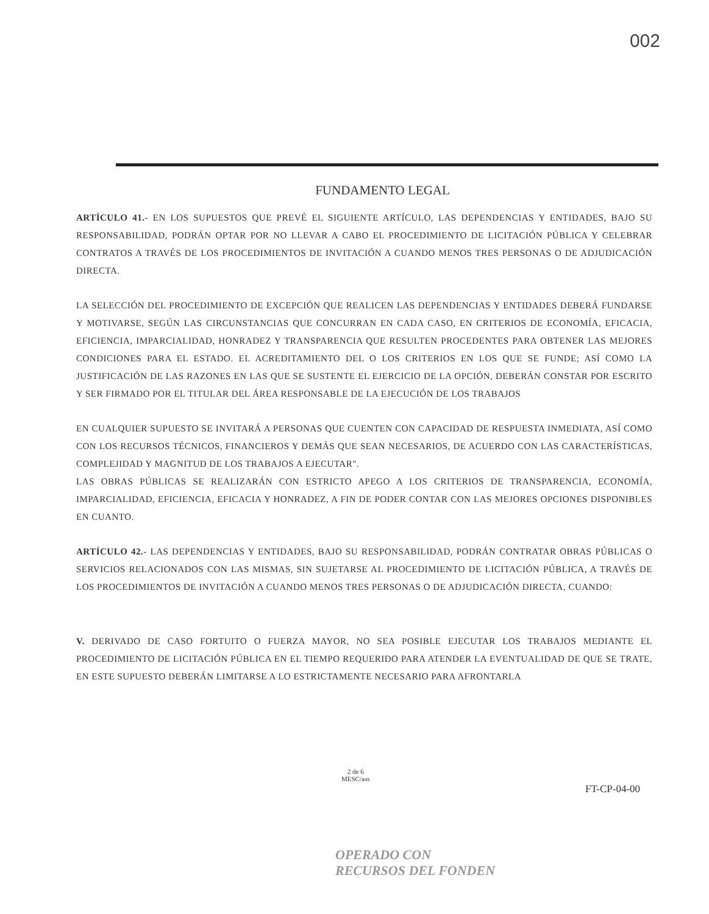002
FUNDAMENTO LEGAL
ARTÍCULO 41.- EN LOS SUPUESTOS QUE PREVÉ EL SIGUIENTE ARTÍCULO, LAS DEPENDENCIAS Y ENTIDADES, BAJO SU RESPONSABILIDAD, PODRÁN OPTAR POR NO LLEVAR A CABO EL PROCEDIMIENTO DE LICITACIÓN PÚBLICA Y CELEBRAR CONTRATOS A TRAVÉS DE LOS PROCEDIMIENTOS DE INVITACIÓN A CUANDO MENOS TRES PERSONAS O DE ADJUDICACIÓN DIRECTA.
LA SELECCIÓN DEL PROCEDIMIENTO DE EXCEPCIÓN QUE REALICEN LAS DEPENDENCIAS Y ENTIDADES DEBERÁ FUNDARSE Y MOTIVARSE, SEGÚN LAS CIRCUNSTANCIAS QUE CONCURRAN EN CADA CASO, EN CRITERIOS DE ECONOMÍA, EFICACIA, EFICIENCIA, IMPARCIALIDAD, HONRADEZ Y TRANSPARENCIA QUE RESULTEN PROCEDENTES PARA OBTENER LAS MEJORES CONDICIONES PARA EL ESTADO. EL ACREDITAMIENTO DEL O LOS CRITERIOS EN LOS QUE SE FUNDE; ASÍ COMO LA JUSTIFICACIÓN DE LAS RAZONES EN LAS QUE SE SUSTENTE EL EJERCICIO DE LA OPCIÓN, DEBERÁN CONSTAR POR ESCRITO Y SER FIRMADO POR EL TITULAR DEL ÁREA RESPONSABLE DE LA EJECUCIÓN DE LOS TRABAJOS
EN CUALQUIER SUPUESTO SE INVITARÁ A PERSONAS QUE CUENTEN CON CAPACIDAD DE RESPUESTA INMEDIATA, ASÍ COMO CON LOS RECURSOS TÉCNICOS, FINANCIEROS Y DEMÁS QUE SEAN NECESARIOS, DE ACUERDO CON LAS CARACTERÍSTICAS, COMPLEJIDAD Y MAGNITUD DE LOS TRABAJOS A EJECUTAR".
LAS OBRAS PÚBLICAS SE REALIZARÁN CON ESTRICTO APEGO A LOS CRITERIOS DE TRANSPARENCIA, ECONOMÍA, IMPARCIALIDAD, EFICIENCIA, EFICACIA Y HONRADEZ, A FIN DE PODER CONTAR CON LAS MEJORES OPCIONES DISPONIBLES EN CUANTO.
ARTÍCULO 42.- LAS DEPENDENCIAS Y ENTIDADES, BAJO SU RESPONSABILIDAD, PODRÁN CONTRATAR OBRAS PÚBLICAS O SERVICIOS RELACIONADOS CON LAS MISMAS, SIN SUJETARSE AL PROCEDIMIENTO DE LICITACIÓN PÚBLICA, A TRAVÉS DE LOS PROCEDIMIENTOS DE INVITACIÓN A CUANDO MENOS TRES PERSONAS O DE ADJUDICACIÓN DIRECTA, CUANDO:
V. DERIVADO DE CASO FORTUITO O FUERZA MAYOR, NO SEA POSIBLE EJECUTAR LOS TRABAJOS MEDIANTE EL PROCEDIMIENTO DE LICITACIÓN PÚBLICA EN EL TIEMPO REQUERIDO PARA ATENDER LA EVENTUALIDAD DE QUE SE TRATE, EN ESTE SUPUESTO DEBERÁN LIMITARSE A LO ESTRICTAMENTE NECESARIO PARA AFRONTARLA
2 de 6
MESC/ass
FT-CP-04-00
OPERADO CON
RECURSOS DEL FONDEN